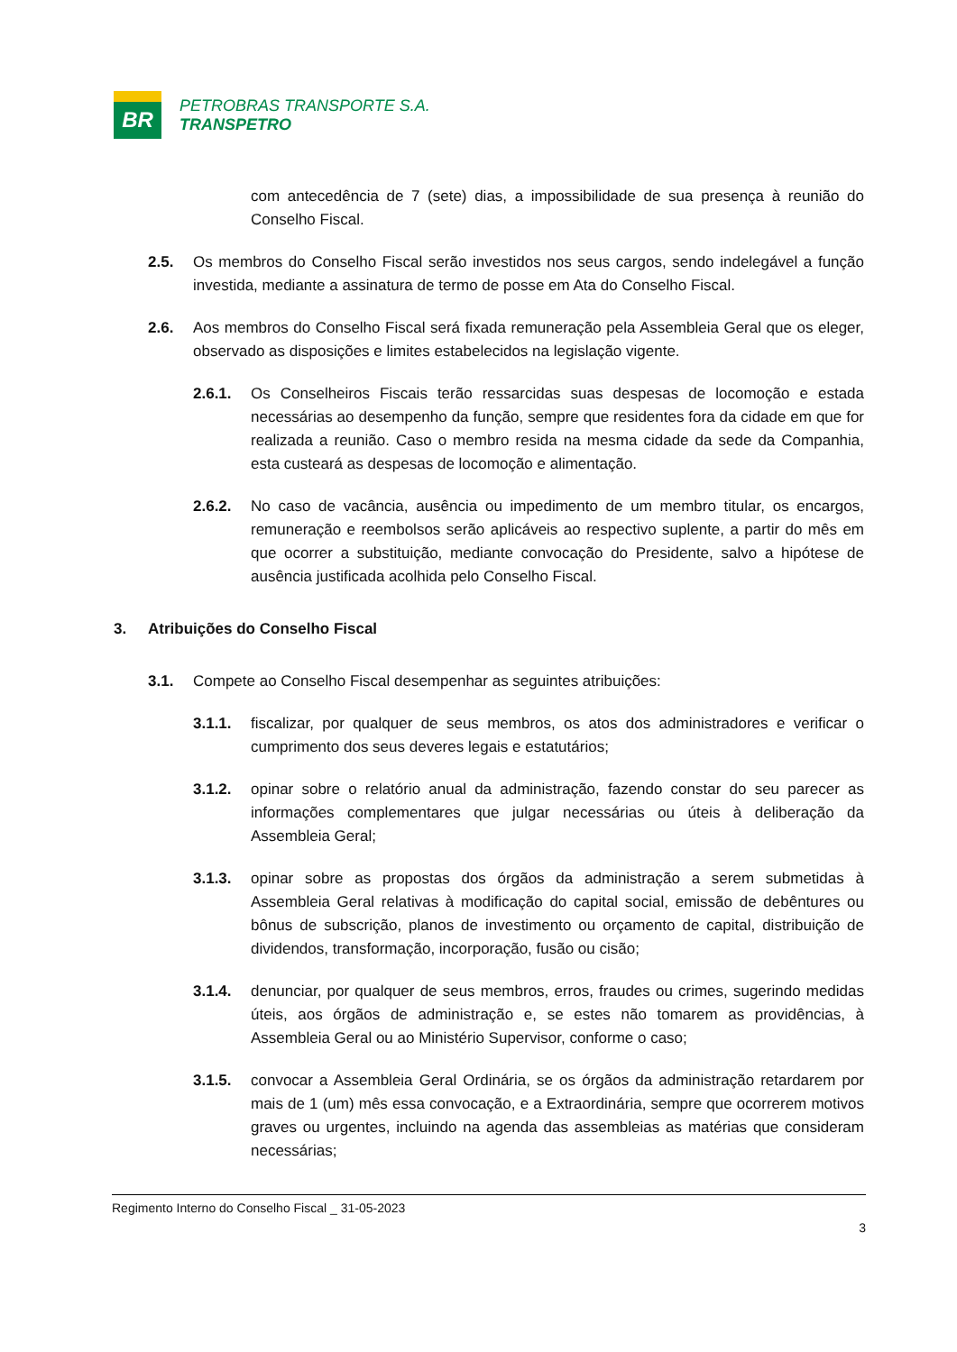BR
PETROBRAS TRANSPORTE S.A.
TRANSPETRO
com antecedência de 7 (sete) dias, a impossibilidade de sua presença à reunião do Conselho Fiscal.
2.5. Os membros do Conselho Fiscal serão investidos nos seus cargos, sendo indelegável a função investida, mediante a assinatura de termo de posse em Ata do Conselho Fiscal.
2.6. Aos membros do Conselho Fiscal será fixada remuneração pela Assembleia Geral que os eleger, observado as disposições e limites estabelecidos na legislação vigente.
2.6.1. Os Conselheiros Fiscais terão ressarcidas suas despesas de locomoção e estada necessárias ao desempenho da função, sempre que residentes fora da cidade em que for realizada a reunião. Caso o membro resida na mesma cidade da sede da Companhia, esta custeará as despesas de locomoção e alimentação.
2.6.2. No caso de vacância, ausência ou impedimento de um membro titular, os encargos, remuneração e reembolsos serão aplicáveis ao respectivo suplente, a partir do mês em que ocorrer a substituição, mediante convocação do Presidente, salvo a hipótese de ausência justificada acolhida pelo Conselho Fiscal.
3. Atribuições do Conselho Fiscal
3.1. Compete ao Conselho Fiscal desempenhar as seguintes atribuições:
3.1.1. fiscalizar, por qualquer de seus membros, os atos dos administradores e verificar o cumprimento dos seus deveres legais e estatutários;
3.1.2. opinar sobre o relatório anual da administração, fazendo constar do seu parecer as informações complementares que julgar necessárias ou úteis à deliberação da Assembleia Geral;
3.1.3. opinar sobre as propostas dos órgãos da administração a serem submetidas à Assembleia Geral relativas à modificação do capital social, emissão de debêntures ou bônus de subscrição, planos de investimento ou orçamento de capital, distribuição de dividendos, transformação, incorporação, fusão ou cisão;
3.1.4. denunciar, por qualquer de seus membros, erros, fraudes ou crimes, sugerindo medidas úteis, aos órgãos de administração e, se estes não tomarem as providências, à Assembleia Geral ou ao Ministério Supervisor, conforme o caso;
3.1.5. convocar a Assembleia Geral Ordinária, se os órgãos da administração retardarem por mais de 1 (um) mês essa convocação, e a Extraordinária, sempre que ocorrerem motivos graves ou urgentes, incluindo na agenda das assembleias as matérias que consideram necessárias;
Regimento Interno do Conselho Fiscal _ 31-05-2023
3